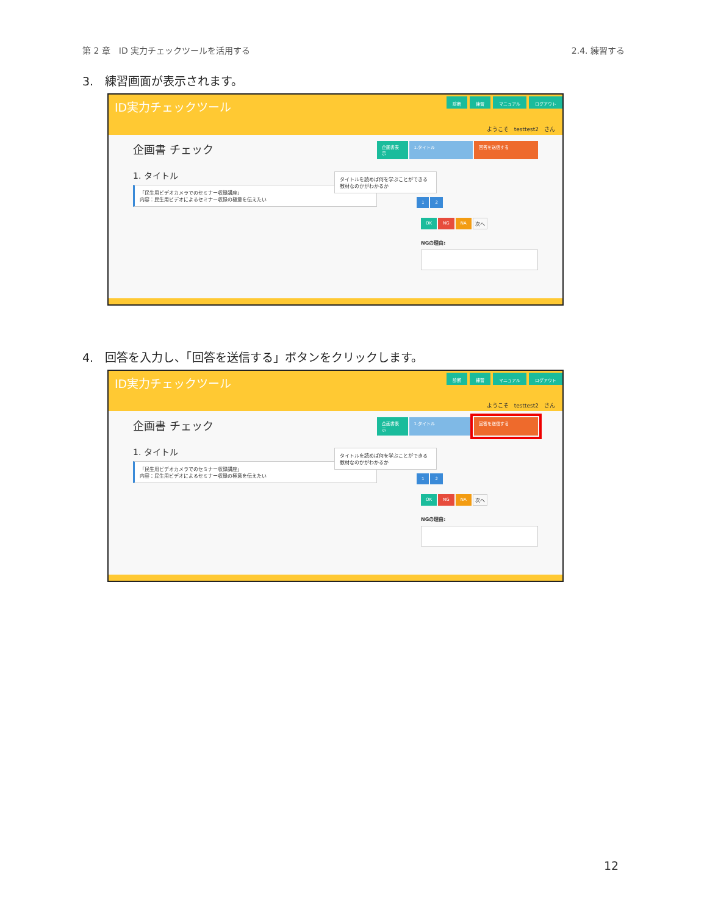第 2 章　ID 実力チェックツールを活用する 2.4. 練習する
3.　練習画面が表示されます。
ID実力チェックツール
診断 練習 マニュアル ログアウト
ようこそ　testtest2　さん
企画書 チェック
1. タイトル
「民生用ビデオカメラでのセミナー収録講座」
内容：民生用ビデオによるセミナー収録の極意を伝えたい
企画書表示 1.タイトル 回答を送信する
タイトルを読めば何を学ぶことができる教材なのかがわかるか
1 2
OK NG NA 次へ
NGの理由:
4.　回答を入力し、「回答を送信する」ボタンをクリックします。
ID実力チェックツール
診断 練習 マニュアル ログアウト
ようこそ　testtest2　さん
企画書 チェック
1. タイトル
「民生用ビデオカメラでのセミナー収録講座」
内容：民生用ビデオによるセミナー収録の極意を伝えたい
企画書表示 1.タイトル 回答を送信する
タイトルを読めば何を学ぶことができる教材なのかがわかるか
1 2
OK NG NA 次へ
NGの理由:
12